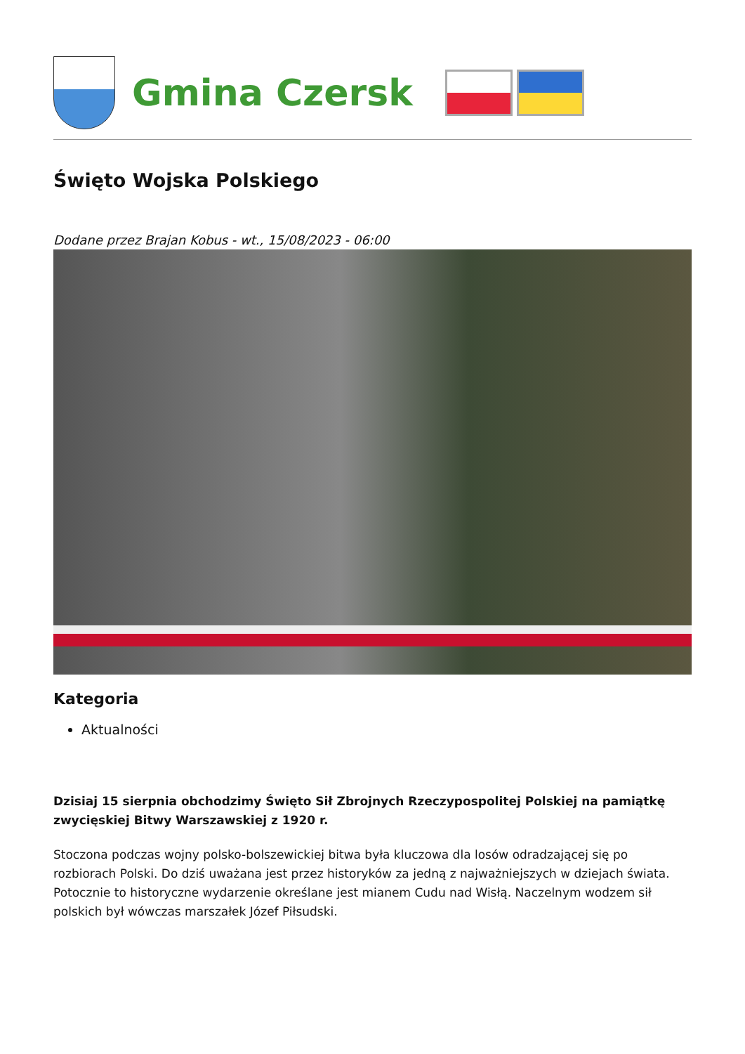Gmina Czersk
Święto Wojska Polskiego
Dodane przez Brajan Kobus - wt., 15/08/2023 - 06:00
Kategoria
Aktualności
Dzisiaj 15 sierpnia obchodzimy Święto Sił Zbrojnych Rzeczypospolitej Polskiej na pamiątkę zwycięskiej Bitwy Warszawskiej z 1920 r.
Stoczona podczas wojny polsko-bolszewickiej bitwa była kluczowa dla losów odradzającej się po rozbiorach Polski. Do dziś uważana jest przez historyków za jedną z najważniejszych w dziejach świata. Potocznie to historyczne wydarzenie określane jest mianem Cudu nad Wisłą. Naczelnym wodzem sił polskich był wówczas marszałek Józef Piłsudski.